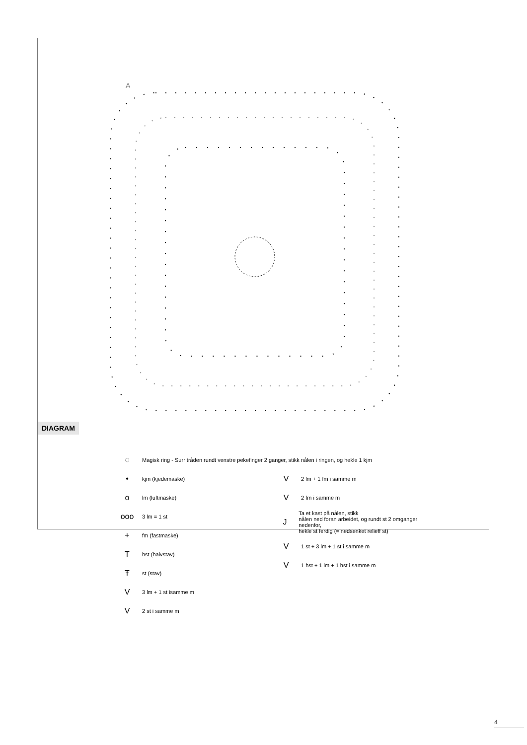DIAGRAM
A
◌ Magisk ring - Surr tråden rundt venstre pekefinger 2 ganger, stikk nålen i ringen, og hekle 1 kjm
• kjm (kjedemaske)
olm (luftmaske)
ooo 3 lm = 1 st
+ fm (fastmaske)
Thst (halvstav)
Ŧst (stav)
V 3 lm + 1 st isamme m
V 2 st i samme m
V 2 lm + 1 fm i samme m
V 2 fm i samme m
J
Ta et kast på nålen, stikk
nålen ned foran arbeidet, og rundt st 2 omganger nedenfor,
hekle st ferdig (= nedsenket relieff st)
V 1 st + 3 lm + 1 st i samme m
V 1 hst + 1 lm + 1 hst i samme m
4